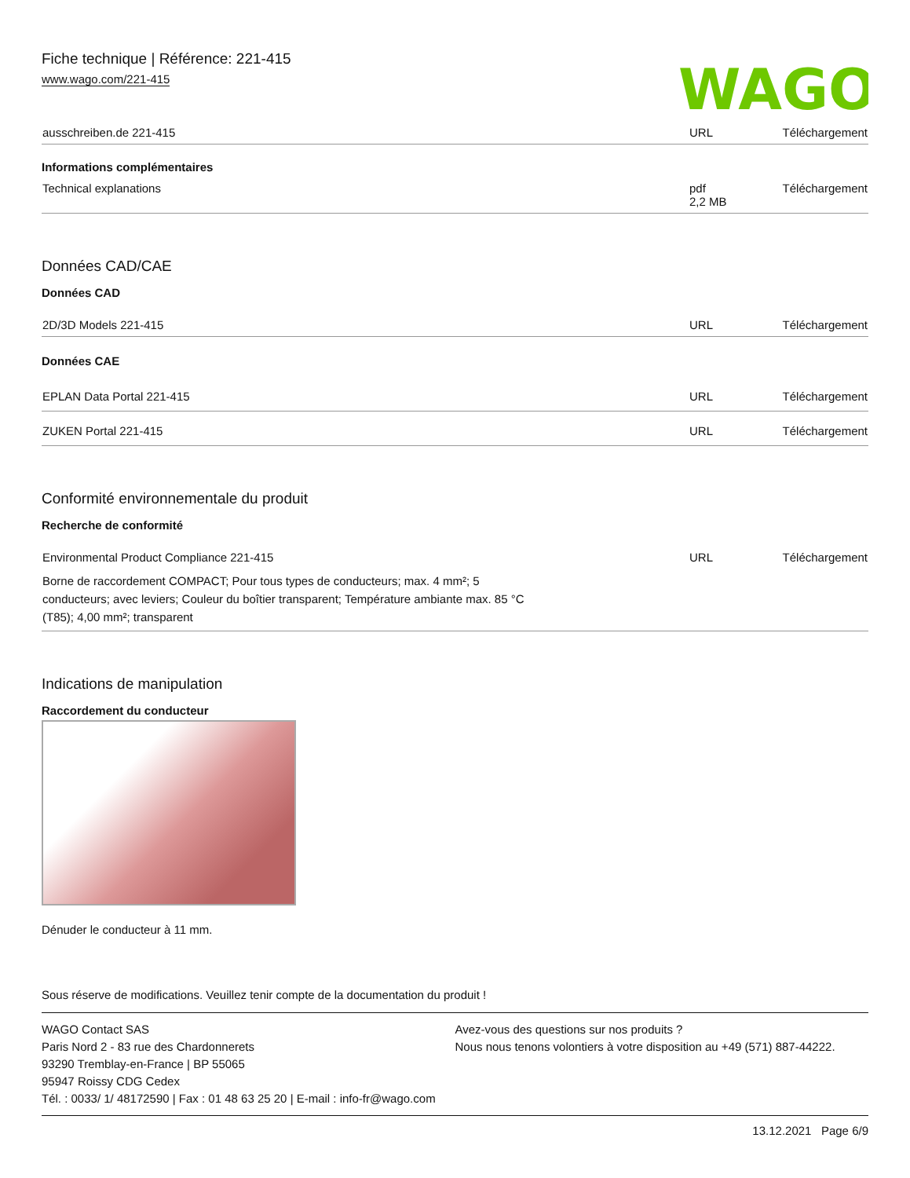Fiche technique | Référence: 221-415
www.wago.com/221-415
WAGO
| ausschreiben.de 221-415 | URL | Téléchargement |
Informations complémentaires
| Technical explanations | pdf 2,2 MB | Téléchargement |
Données CAD/CAE
Données CAD
| 2D/3D Models 221-415 | URL | Téléchargement |
Données CAE
| EPLAN Data Portal 221-415 | URL | Téléchargement |
| ZUKEN Portal 221-415 | URL | Téléchargement |
Conformité environnementale du produit
Recherche de conformité
| Environmental Product Compliance 221-415 Borne de raccordement COMPACT; Pour tous types de conducteurs; max. 4 mm²; 5 conducteurs; avec leviers; Couleur du boîtier transparent; Température ambiante max. 85 °C (T85); 4,00 mm²; transparent | URL | Téléchargement |
Indications de manipulation
Raccordement du conducteur
Dénuder le conducteur à 11 mm.
Sous réserve de modifications. Veuillez tenir compte de la documentation du produit !
WAGO Contact SAS
Paris Nord 2 - 83 rue des Chardonnerets
93290 Tremblay-en-France | BP 55065
95947 Roissy CDG Cedex
Tél. : 0033/ 1/ 48172590 | Fax : 01 48 63 25 20 | E-mail : info-fr@wago.com
Avez-vous des questions sur nos produits ?
Nous nous tenons volontiers à votre disposition au +49 (571) 887-44222.
13.12.2021 Page 6/9